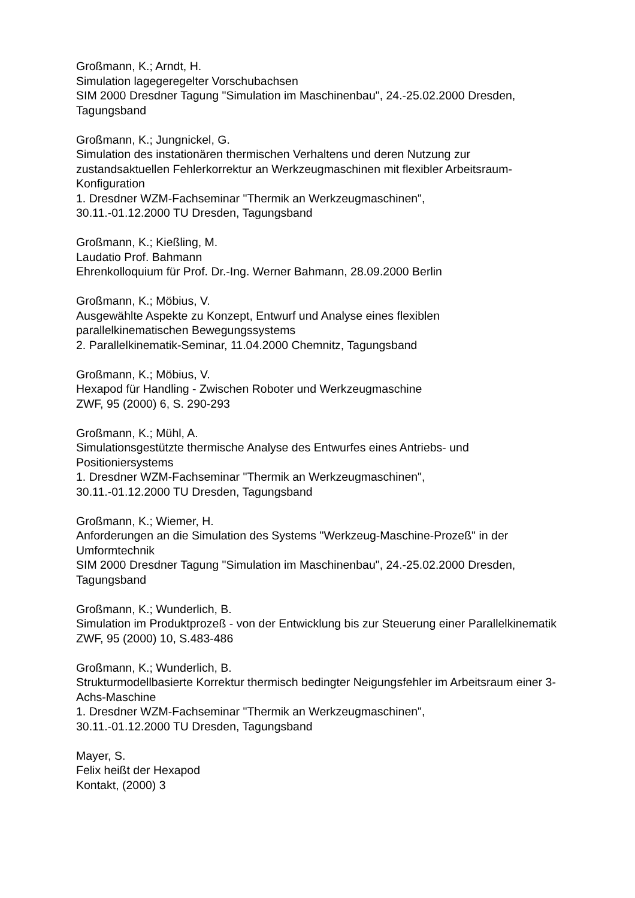Großmann, K.; Arndt, H.
Simulation lagegeregelter Vorschubachsen
SIM 2000 Dresdner Tagung "Simulation im Maschinenbau", 24.-25.02.2000 Dresden, Tagungsband
Großmann, K.; Jungnickel, G.
Simulation des instationären thermischen Verhaltens und deren Nutzung zur zustandsaktuellen Fehlerkorrektur an Werkzeugmaschinen mit flexibler Arbeitsraum-Konfiguration
1. Dresdner WZM-Fachseminar "Thermik an Werkzeugmaschinen",
30.11.-01.12.2000 TU Dresden, Tagungsband
Großmann, K.; Kießling, M.
Laudatio Prof. Bahmann
Ehrenkolloquium für Prof. Dr.-Ing. Werner Bahmann, 28.09.2000 Berlin
Großmann, K.; Möbius, V.
Ausgewählte Aspekte zu Konzept, Entwurf und Analyse eines flexiblen
parallelkinematischen Bewegungssystems
2. Parallelkinematik-Seminar, 11.04.2000 Chemnitz, Tagungsband
Großmann, K.; Möbius, V.
Hexapod für Handling - Zwischen Roboter und Werkzeugmaschine
ZWF, 95 (2000) 6, S. 290-293
Großmann, K.; Mühl, A.
Simulationsgestützte thermische Analyse des Entwurfes eines Antriebs- und Positioniersystems
1. Dresdner WZM-Fachseminar "Thermik an Werkzeugmaschinen",
30.11.-01.12.2000 TU Dresden, Tagungsband
Großmann, K.; Wiemer, H.
Anforderungen an die Simulation des Systems "Werkzeug-Maschine-Prozeß" in der Umformtechnik
SIM 2000 Dresdner Tagung "Simulation im Maschinenbau", 24.-25.02.2000 Dresden, Tagungsband
Großmann, K.; Wunderlich, B.
Simulation im Produktprozeß - von der Entwicklung bis zur Steuerung einer Parallelkinematik
ZWF, 95 (2000) 10, S.483-486
Großmann, K.; Wunderlich, B.
Strukturmodellbasierte Korrektur thermisch bedingter Neigungsfehler im Arbeitsraum einer 3-Achs-Maschine
1. Dresdner WZM-Fachseminar "Thermik an Werkzeugmaschinen",
30.11.-01.12.2000 TU Dresden, Tagungsband
Mayer, S.
Felix heißt der Hexapod
Kontakt, (2000) 3